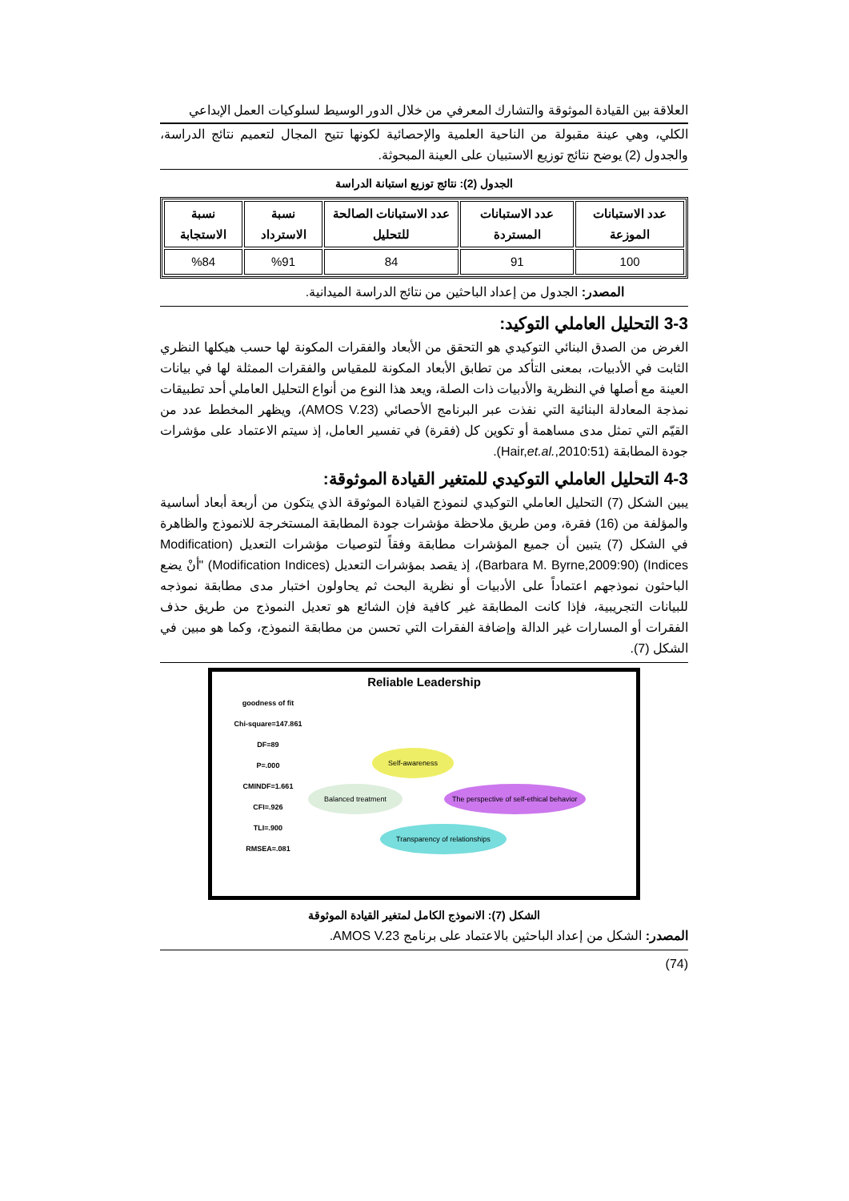العلاقة بين القيادة الموثوقة والتشارك المعرفي من خلال الدور الوسيط لسلوكيات العمل الإبداعي
الكلي، وهي عينة مقبولة من الناحية العلمية والإحصائية لكونها تتيح المجال لتعميم نتائج الدراسة، والجدول (2) يوضح نتائج توزيع الاستبيان على العينة المبحوثة.
الجدول (2): نتائج توزيع استبانة الدراسة
| عدد الاستبانات الموزعة | عدد الاستبانات المستردة | عدد الاستبانات الصالحة للتحليل | نسبة الاسترداد | نسبة الاستجابة |
| --- | --- | --- | --- | --- |
| 100 | 91 | 84 | %91 | %84 |
المصدر: الجدول من إعداد الباحثين من نتائج الدراسة الميدانية.
3-3 التحليل العاملي التوكيد:
الغرض من الصدق البنائي التوكيدي هو التحقق من الأبعاد والفقرات المكونة لها حسب هيكلها النظري الثابت في الأدبيات، بمعنى التأكد من تطابق الأبعاد المكونة للمقياس والفقرات الممثلة لها في بيانات العينة مع أصلها في النظرية والأدبيات ذات الصلة، ويعد هذا النوع من أنواع التحليل العاملي أحد تطبيقات نمذجة المعادلة البنائية التي نفذت عبر البرنامج الأحصائي (AMOS V.23)، ويظهر المخطط عدد من القيّم التي تمثل مدى مساهمة أو تكوين كل (فقرة) في تفسير العامل، إذ سيتم الاعتماد على مؤشرات جودة المطابقة (Hair,et.al.,2010:51).
4-3 التحليل العاملي التوكيدي للمتغير القيادة الموثوقة:
يبين الشكل (7) التحليل العاملي التوكيدي لنموذج القيادة الموثوقة الذي يتكون من أربعة أبعاد أساسية والمؤلفة من (16) فقرة، ومن طريق ملاحظة مؤشرات جودة المطابقة المستخرجة للانموذج والظاهرة في الشكل (7) يتبين أن جميع المؤشرات مطابقة وفقاً لتوصيات مؤشرات التعديل (Modification Indices) (Barbara M. Byrne,2009:90)، إذ يقصد بمؤشرات التعديل (Modification Indices) "أنْ يضع الباحثون نموذجهم اعتماداً على الأدبيات أو نظرية البحث ثم يحاولون اختبار مدى مطابقة نموذجه للبيانات التجريبية، فإذا كانت المطابقة غير كافية فإن الشائع هو تعديل النموذج من طريق حذف الفقرات أو المسارات غير الدالة وإضافة الفقرات التي تحسن من مطابقة النموذج، وكما هو مبين في الشكل (7).
Reliable Leadership
goodness of fit
Chi-square=147.861
DF=89
P=.000
CMINDF=1.661
CFI=.926
TLI=.900
RMSEA=.081
Self-awareness
Balanced treatment
The perspective of self-ethical behavior
Transparency of relationships
الشكل (7): الانموذج الكامل لمتغير القيادة الموثوقة
المصدر: الشكل من إعداد الباحثين بالاعتماد على برنامج AMOS V.23.
(74)